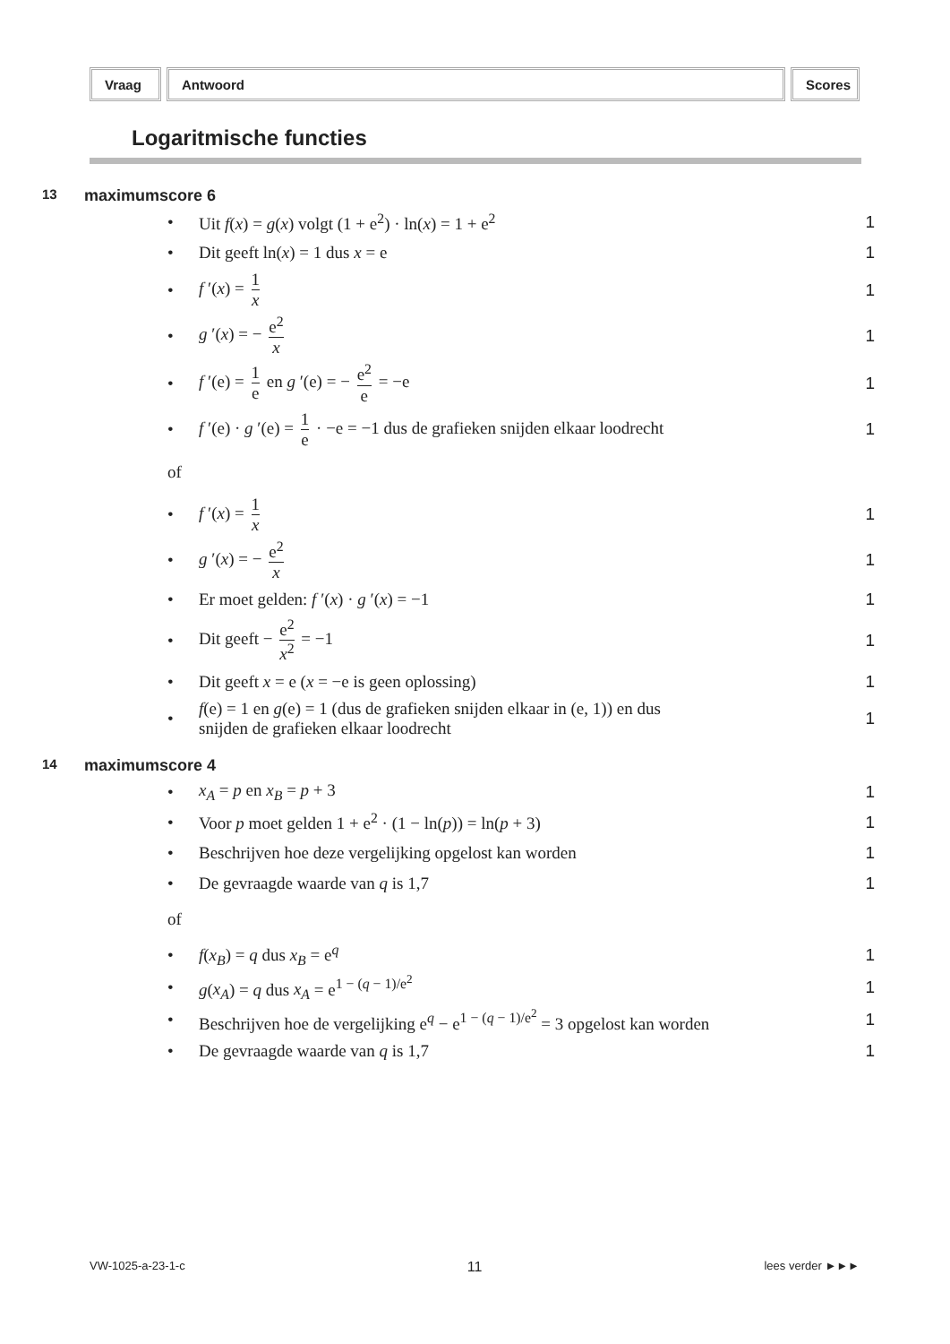Vraag Antwoord Scores
Logaritmische functies
13 maximumscore 6
• Uit f(x) = g(x) volgt (1 + e<sup>2</sup>) · ln(x) = 1 + e<sup>2</sup> 1
• Dit geeft ln(x) = 1 dus x = e 1
• f ′(x) = 1 x 1
• g ′(x) = − e<sup>2</sup> x 1
• f ′(e) = 1 e en g ′(e) = − e<sup>2</sup> e = −e 1
• f ′(e) · g ′(e) = 1 e · −e = −1 dus de grafieken snijden elkaar loodrecht 1
of
• f ′(x) = 1 x 1
• g ′(x) = − e<sup>2</sup> x 1
• Er moet gelden: f ′(x) · g ′(x) = −1 1
• Dit geeft − e<sup>2</sup> x<sup>2</sup> = −1 1
• Dit geeft x = e (x = −e is geen oplossing) 1
• f(e) = 1 en g(e) = 1 (dus de grafieken snijden elkaar in (e, 1)) en dus
snijden de grafieken elkaar loodrecht 1
14 maximumscore 4
• x<sub>A</sub> = p en x<sub>B</sub> = p + 3 1
• Voor p moet gelden 1 + e<sup>2</sup> · (1 − ln(p)) = ln(p + 3) 1
• Beschrijven hoe deze vergelijking opgelost kan worden 1
• De gevraagde waarde van q is 1,7 1
of
• f(x<sub>B</sub>) = q dus x<sub>B</sub> = e<sup>q</sup> 1
• g(x<sub>A</sub>) = q dus x<sub>A</sub> = e<sup>1 − (q − 1)/e<sup>2</sup></sup> 1
• Beschrijven hoe de vergelijking e<sup>q</sup> − e<sup>1 − (q − 1)/e<sup>2</sup></sup> = 3 opgelost kan worden 1
• De gevraagde waarde van q is 1,7 1
VW-1025-a-23-1-c 11 lees verder ►►►